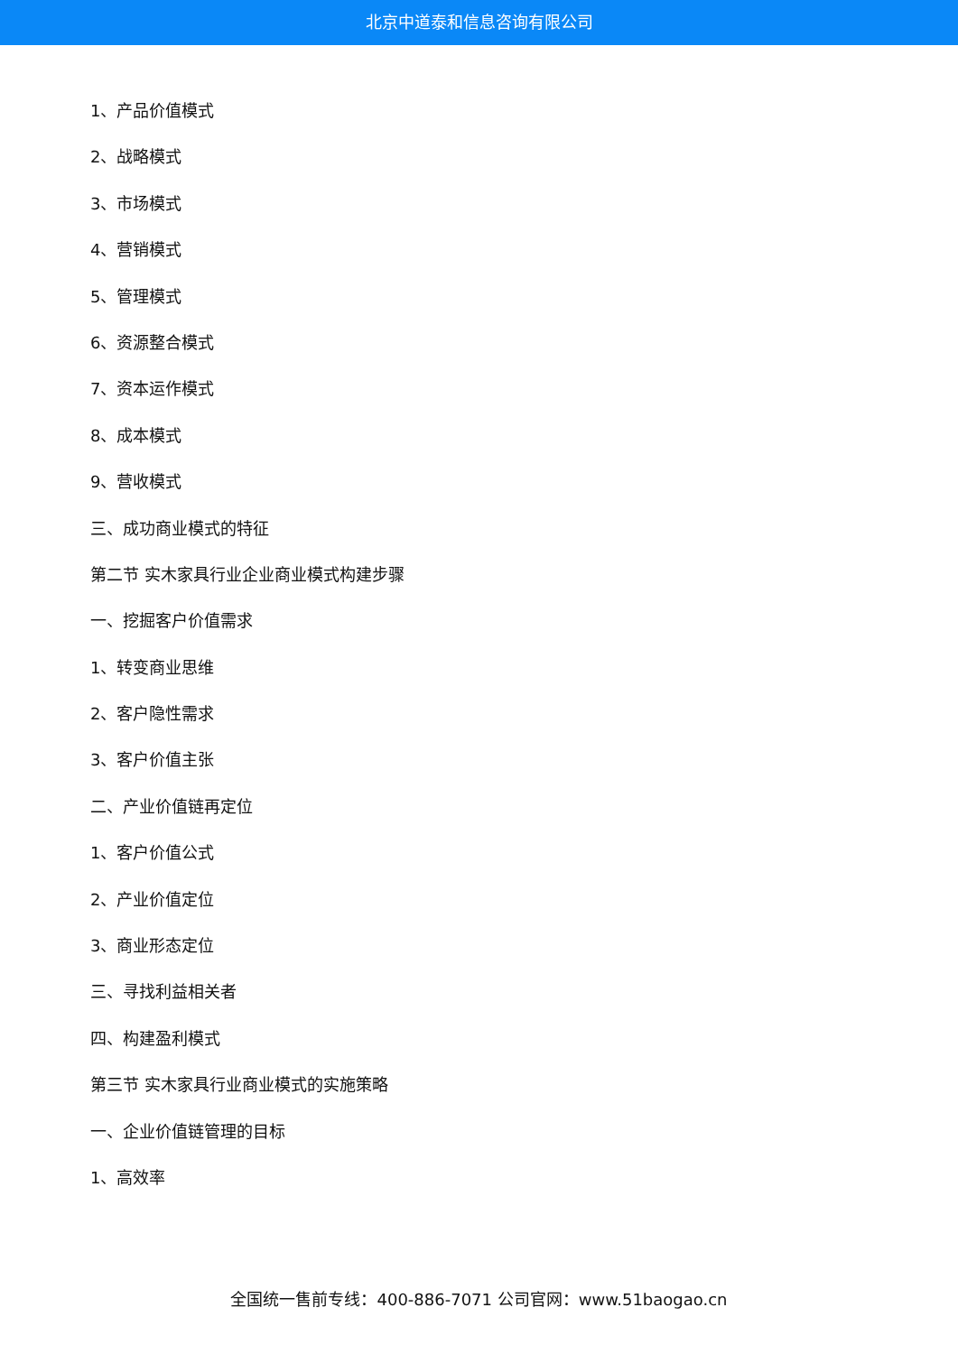北京中道泰和信息咨询有限公司
1、产品价值模式
2、战略模式
3、市场模式
4、营销模式
5、管理模式
6、资源整合模式
7、资本运作模式
8、成本模式
9、营收模式
三、成功商业模式的特征
第二节 实木家具行业企业商业模式构建步骤
一、挖掘客户价值需求
1、转变商业思维
2、客户隐性需求
3、客户价值主张
二、产业价值链再定位
1、客户价值公式
2、产业价值定位
3、商业形态定位
三、寻找利益相关者
四、构建盈利模式
第三节 实木家具行业商业模式的实施策略
一、企业价值链管理的目标
1、高效率
全国统一售前专线：400-886-7071 公司官网：www.51baogao.cn